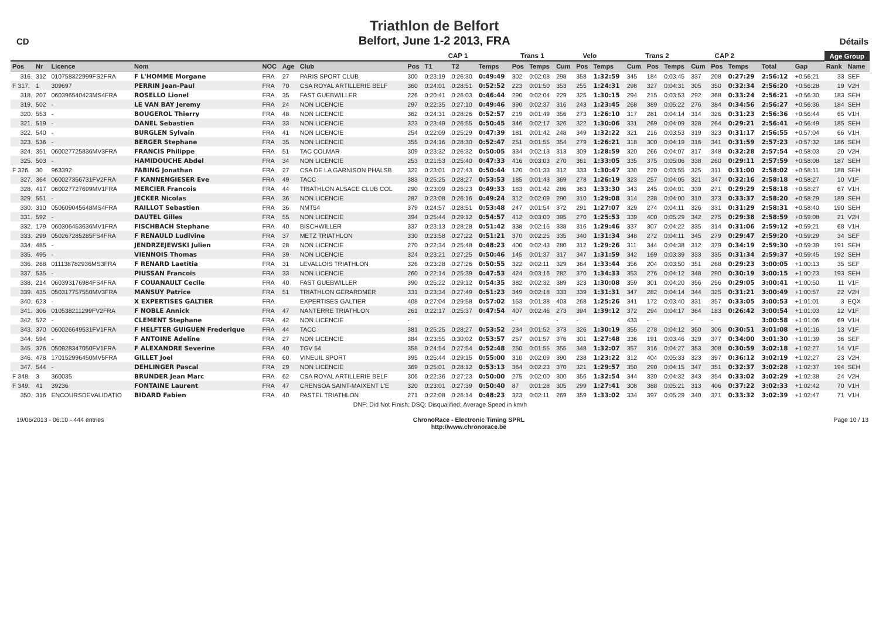CD
Triathlon de Belfort
Belfort, June 1-2 2013, FRA
Détails
| | | | | | | | CAP 1 | | | | Trans 1 | | Velo | | | Trans 2 | | | CAP 2 | | | | | Age Group | |
| --- | --- | --- | --- | --- | --- | --- | --- | --- | --- | --- | --- | --- | --- | --- | --- | --- | --- | --- | --- | --- | --- | --- | --- | --- | --- |
| Pos | Nr | Licence | Nom | NOC | Age | Club | Pos | T1 | T2 | Temps | Pos | Temps | Cum | Pos | Temps | Cum | Pos | Temps | Cum | Pos | Temps | Total | Gap | Rank | Name |
| 316. | 312 | 010758322999FS2FRA | F L'HOMME Morgane | FRA | 27 | PARIS SPORT CLUB | 300 | 0:23:19 | 0:26:30 | 0:49:49 | 302 | 0:02:08 | 298 | 358 | 1:32:59 | 345 | 184 | 0:03:45 | 337 | 208 | 0:27:29 | 2:56:12 | +0:56:21 | 33 | SEF |
| F 317. | 1 | 309697 | PERRIN Jean-Paul | FRA | 70 | CSA ROYAL ARTILLERIE BELF | 360 | 0:24:01 | 0:28:51 | 0:52:52 | 223 | 0:01:50 | 353 | 255 | 1:24:31 | 298 | 327 | 0:04:31 | 305 | 350 | 0:32:34 | 2:56:20 | +0:56:28 | 19 | V2H |
| 318. | 207 | 060396540423MS4FRA | ROSELLO Lionel | FRA | 35 | FAST GUEBWILLER | 226 | 0:20:41 | 0:26:03 | 0:46:44 | 290 | 0:02:04 | 229 | 325 | 1:30:15 | 294 | 215 | 0:03:53 | 292 | 368 | 0:33:24 | 2:56:21 | +0:56:30 | 183 | SEH |
| 319. | 502 | - | LE VAN BAY Jeremy | FRA | 24 | NON LICENCIE | 297 | 0:22:35 | 0:27:10 | 0:49:46 | 390 | 0:02:37 | 316 | 243 | 1:23:45 | 268 | 389 | 0:05:22 | 276 | 384 | 0:34:56 | 2:56:27 | +0:56:36 | 184 | SEH |
| 320. | 553 | - | BOUGEROL Thierry | FRA | 48 | NON LICENCIE | 362 | 0:24:31 | 0:28:26 | 0:52:57 | 219 | 0:01:49 | 356 | 273 | 1:26:10 | 317 | 281 | 0:04:14 | 314 | 326 | 0:31:23 | 2:56:36 | +0:56:44 | 65 | V1H |
| 321. | 519 | - | DANEL Sebastien | FRA | 33 | NON LICENCIE | 323 | 0:23:49 | 0:26:55 | 0:50:45 | 346 | 0:02:17 | 326 | 322 | 1:30:06 | 331 | 269 | 0:04:09 | 328 | 264 | 0:29:21 | 2:56:41 | +0:56:49 | 185 | SEH |
| 322. | 540 | - | BURGLEN Sylvain | FRA | 41 | NON LICENCIE | 254 | 0:22:09 | 0:25:29 | 0:47:39 | 181 | 0:01:42 | 248 | 349 | 1:32:22 | 321 | 216 | 0:03:53 | 319 | 323 | 0:31:17 | 2:56:55 | +0:57:04 | 66 | V1H |
| 323. | 536 | - | BERGER Stephane | FRA | 35 | NON LICENCIE | 355 | 0:24:16 | 0:28:30 | 0:52:47 | 251 | 0:01:55 | 354 | 279 | 1:26:21 | 318 | 300 | 0:04:19 | 316 | 341 | 0:31:59 | 2:57:23 | +0:57:32 | 186 | SEH |
| 324. | 351 | 060027725836MV3FRA | FRANCIS Philippe | FRA | 51 | TAC COLMAR | 309 | 0:23:32 | 0:26:32 | 0:50:05 | 334 | 0:02:13 | 313 | 309 | 1:28:59 | 320 | 266 | 0:04:07 | 317 | 348 | 0:32:28 | 2:57:54 | +0:58:03 | 20 | V2H |
| 325. | 503 | - | HAMIDOUCHE Abdel | FRA | 34 | NON LICENCIE | 253 | 0:21:53 | 0:25:40 | 0:47:33 | 416 | 0:03:03 | 270 | 361 | 1:33:05 | 335 | 375 | 0:05:06 | 338 | 260 | 0:29:11 | 2:57:59 | +0:58:08 | 187 | SEH |
| F 326. | 30 | 963392 | FABING Jonathan | FRA | 27 | CSA DE LA GARNISON PHALSB | 322 | 0:23:01 | 0:27:43 | 0:50:44 | 120 | 0:01:33 | 312 | 333 | 1:30:47 | 330 | 220 | 0:03:55 | 325 | 311 | 0:31:00 | 2:58:02 | +0:58:11 | 188 | SEH |
| 327. | 364 | 060027356731FV2FRA | F KANNENGIESER Eve | FRA | 49 | TACC | 383 | 0:25:25 | 0:28:27 | 0:53:53 | 185 | 0:01:43 | 369 | 278 | 1:26:19 | 323 | 257 | 0:04:05 | 321 | 347 | 0:32:16 | 2:58:18 | +0:58:27 | 10 | V1F |
| 328. | 417 | 060027727699MV1FRA | MERCIER Francois | FRA | 44 | TRIATHLON ALSACE CLUB COL | 290 | 0:23:09 | 0:26:23 | 0:49:33 | 183 | 0:01:42 | 286 | 363 | 1:33:30 | 343 | 245 | 0:04:01 | 339 | 271 | 0:29:29 | 2:58:18 | +0:58:27 | 67 | V1H |
| 329. | 551 | - | JECKER Nicolas | FRA | 36 | NON LICENCIE | 287 | 0:23:08 | 0:26:16 | 0:49:24 | 312 | 0:02:09 | 290 | 310 | 1:29:08 | 314 | 238 | 0:04:00 | 310 | 373 | 0:33:37 | 2:58:20 | +0:58:29 | 189 | SEH |
| 330. | 310 | 050609045648MS4FRA | RAILLOT Sebastien | FRA | 36 | NMT54 | 379 | 0:24:57 | 0:28:51 | 0:53:48 | 247 | 0:01:54 | 372 | 291 | 1:27:07 | 329 | 274 | 0:04:11 | 326 | 331 | 0:31:29 | 2:58:31 | +0:58:40 | 190 | SEH |
| 331. | 592 | - | DAUTEL Gilles | FRA | 55 | NON LICENCIE | 394 | 0:25:44 | 0:29:12 | 0:54:57 | 412 | 0:03:00 | 395 | 270 | 1:25:53 | 339 | 400 | 0:05:29 | 342 | 275 | 0:29:38 | 2:58:59 | +0:59:08 | 21 | V2H |
| 332. | 179 | 060306453636MV1FRA | FISCHBACH Stephane | FRA | 40 | BISCHWILLER | 337 | 0:23:13 | 0:28:28 | 0:51:42 | 338 | 0:02:15 | 338 | 316 | 1:29:46 | 337 | 307 | 0:04:22 | 335 | 314 | 0:31:06 | 2:59:12 | +0:59:21 | 68 | V1H |
| 333. | 299 | 050267285285FS4FRA | F RENAULD Ludivine | FRA | 37 | METZ TRIATHLON | 330 | 0:23:58 | 0:27:22 | 0:51:21 | 370 | 0:02:25 | 335 | 340 | 1:31:34 | 348 | 272 | 0:04:11 | 345 | 279 | 0:29:47 | 2:59:20 | +0:59:29 | 34 | SEF |
| 334. | 485 | - | JENDRZEJEWSKI Julien | FRA | 28 | NON LICENCIE | 270 | 0:22:34 | 0:25:48 | 0:48:23 | 400 | 0:02:43 | 280 | 312 | 1:29:26 | 311 | 344 | 0:04:38 | 312 | 379 | 0:34:19 | 2:59:30 | +0:59:39 | 191 | SEH |
| 335. | 495 | - | VIENNOIS Thomas | FRA | 39 | NON LICENCIE | 324 | 0:23:21 | 0:27:25 | 0:50:46 | 145 | 0:01:37 | 317 | 347 | 1:31:59 | 342 | 169 | 0:03:39 | 333 | 335 | 0:31:34 | 2:59:37 | +0:59:45 | 192 | SEH |
| 336. | 268 | 011138782936MS3FRA | F RENARD Laetitia | FRA | 31 | LEVALLOIS TRIATHLON | 326 | 0:23:28 | 0:27:26 | 0:50:55 | 322 | 0:02:11 | 329 | 364 | 1:33:44 | 356 | 204 | 0:03:50 | 351 | 268 | 0:29:23 | 3:00:05 | +1:00:13 | 35 | SEF |
| 337. | 535 | - | PIUSSAN Francois | FRA | 33 | NON LICENCIE | 260 | 0:22:14 | 0:25:39 | 0:47:53 | 424 | 0:03:16 | 282 | 370 | 1:34:33 | 353 | 276 | 0:04:12 | 348 | 290 | 0:30:19 | 3:00:15 | +1:00:23 | 193 | SEH |
| 338. | 214 | 060393176984FS4FRA | F COUANAULT Cecile | FRA | 40 | FAST GUEBWILLER | 390 | 0:25:22 | 0:29:12 | 0:54:35 | 382 | 0:02:32 | 389 | 323 | 1:30:08 | 359 | 301 | 0:04:20 | 356 | 256 | 0:29:05 | 3:00:41 | +1:00:50 | 11 | V1F |
| 339. | 435 | 050317757550MV3FRA | MANSUY Patrice | FRA | 51 | TRIATHLON GERARDMER | 331 | 0:23:34 | 0:27:49 | 0:51:23 | 349 | 0:02:18 | 333 | 339 | 1:31:31 | 347 | 282 | 0:04:14 | 344 | 325 | 0:31:21 | 3:00:49 | +1:00:57 | 22 | V2H |
| 340. | 623 | - | X EXPERTISES GALTIER | FRA | | EXPERTISES GALTIER | 408 | 0:27:04 | 0:29:58 | 0:57:02 | 153 | 0:01:38 | 403 | 268 | 1:25:26 | 341 | 172 | 0:03:40 | 331 | 357 | 0:33:05 | 3:00:53 | +1:01:01 | 3 | EQX |
| 341. | 306 | 010538211299FV2FRA | F NOBLE Annick | FRA | 47 | NANTERRE TRIATHLON | 261 | 0:22:17 | 0:25:37 | 0:47:54 | 407 | 0:02:46 | 273 | 394 | 1:39:12 | 372 | 294 | 0:04:17 | 364 | 183 | 0:26:42 | 3:00:54 | +1:01:03 | 12 | V1F |
| 342. | 572 | - | CLEMENT Stephane | FRA | 42 | NON LICENCIE | - | | | | - | | - | - | | 433 | - | | - | - | | 3:00:58 | +1:01:06 | 69 | V1H |
| 343. | 370 | 060026649531FV1FRA | F HELFTER GUIGUEN Frederique | FRA | 44 | TACC | 381 | 0:25:25 | 0:28:27 | 0:53:52 | 234 | 0:01:52 | 373 | 326 | 1:30:19 | 355 | 278 | 0:04:12 | 350 | 306 | 0:30:51 | 3:01:08 | +1:01:16 | 13 | V1F |
| 344. | 594 | - | F ANTOINE Adeline | FRA | 27 | NON LICENCIE | 384 | 0:23:55 | 0:30:02 | 0:53:57 | 257 | 0:01:57 | 376 | 301 | 1:27:48 | 336 | 191 | 0:03:46 | 329 | 377 | 0:34:00 | 3:01:30 | +1:01:39 | 36 | SEF |
| 345. | 376 | 050928347050FV1FRA | F ALEXANDRE Severine | FRA | 40 | TGV 54 | 358 | 0:24:54 | 0:27:54 | 0:52:48 | 250 | 0:01:55 | 355 | 348 | 1:32:07 | 357 | 316 | 0:04:27 | 353 | 308 | 0:30:59 | 3:02:18 | +1:02:27 | 14 | V1F |
| 346. | 478 | 170152996450MV5FRA | GILLET Joel | FRA | 60 | VINEUIL SPORT | 395 | 0:25:44 | 0:29:15 | 0:55:00 | 310 | 0:02:09 | 390 | 238 | 1:23:22 | 312 | 404 | 0:05:33 | 323 | 397 | 0:36:12 | 3:02:19 | +1:02:27 | 23 | V2H |
| 347. | 544 | - | DEHLINGER Pascal | FRA | 29 | NON LICENCIE | 369 | 0:25:01 | 0:28:12 | 0:53:13 | 364 | 0:02:23 | 370 | 321 | 1:29:57 | 350 | 290 | 0:04:15 | 347 | 351 | 0:32:37 | 3:02:28 | +1:02:37 | 194 | SEH |
| F 348. | 3 | 360035 | BRUNDER Jean Marc | FRA | 62 | CSA ROYAL ARTILLERIE BELF | 306 | 0:22:36 | 0:27:23 | 0:50:00 | 275 | 0:02:00 | 300 | 356 | 1:32:54 | 344 | 330 | 0:04:32 | 343 | 354 | 0:33:02 | 3:02:29 | +1:02:38 | 24 | V2H |
| F 349. | 41 | 39236 | FONTAINE Laurent | FRA | 47 | CRENSOA SAINT-MAIXENT L'E | 320 | 0:23:01 | 0:27:39 | 0:50:40 | 87 | 0:01:28 | 305 | 299 | 1:27:41 | 308 | 388 | 0:05:21 | 313 | 406 | 0:37:22 | 3:02:33 | +1:02:42 | 70 | V1H |
| 350. | 316 | ENCOURSDEVALIDATIO | BIDARD Fabien | FRA | 40 | PASTEL TRIATHLON | 271 | 0:22:08 | 0:26:14 | 0:48:23 | 323 | 0:02:11 | 269 | 359 | 1:33:02 | 334 | 397 | 0:05:29 | 340 | 371 | 0:33:32 | 3:02:39 | +1:02:47 | 71 | V1H |
| DNF: Did Not Finish; DSQ: Disqualified; Average Speed in km/h | | | | | | | | | | | | | | | | | | | | | | | | | |
19/06/2013 - 06:10 - 444 entries
ChronoRace - Electronic Timing SPRL
http://www.chronorace.be
Page 10 / 13